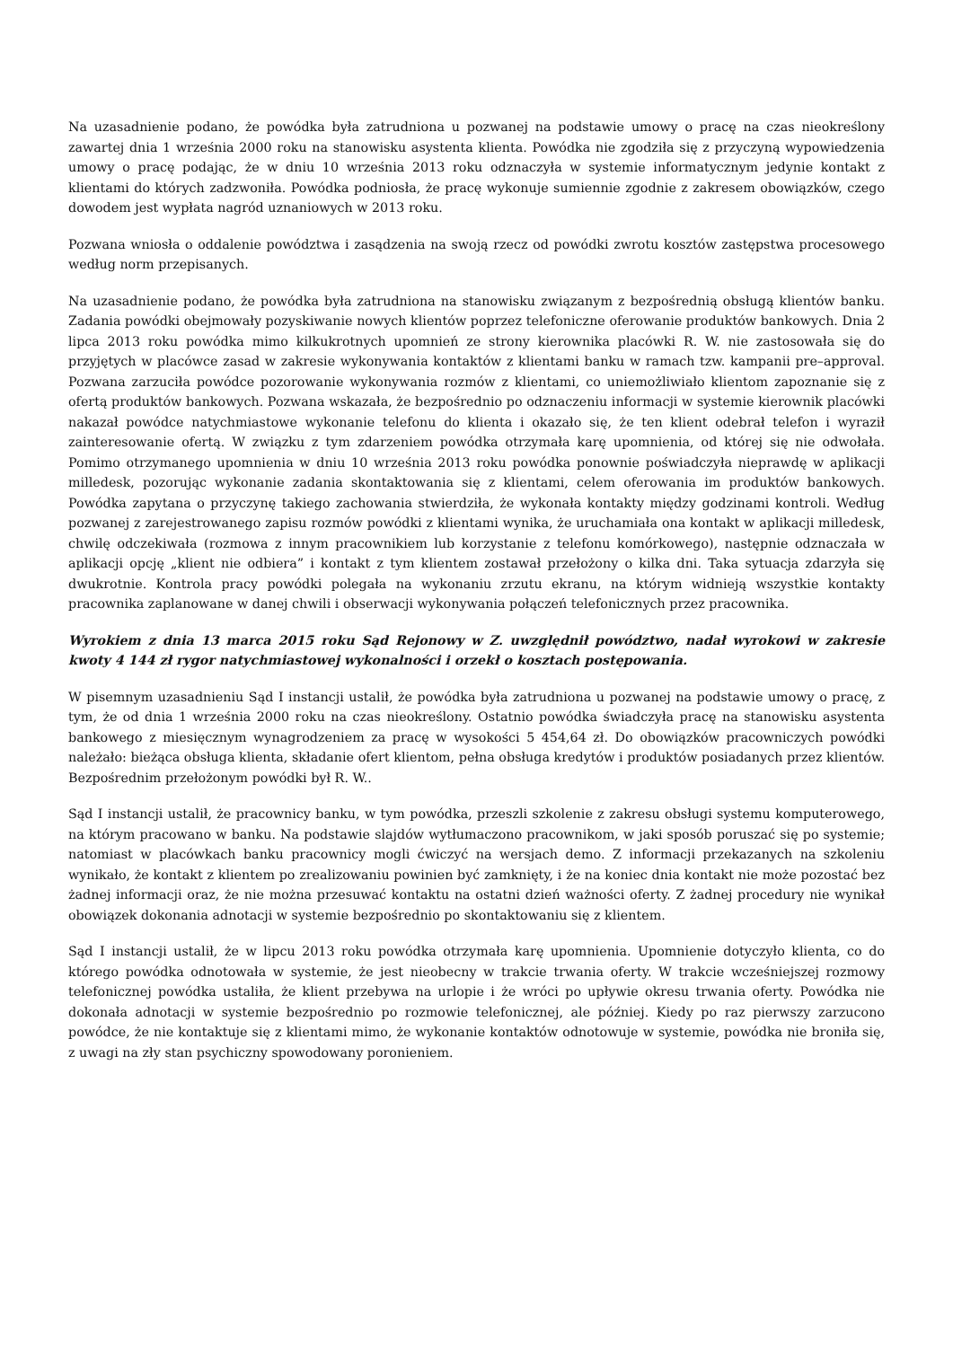Na uzasadnienie podano, że powódka była zatrudniona u pozwanej na podstawie umowy o pracę na czas nieokreślony zawartej dnia 1 września 2000 roku na stanowisku asystenta klienta. Powódka nie zgodziła się z przyczyną wypowiedzenia umowy o pracę podając, że w dniu 10 września 2013 roku odznaczyła w systemie informatycznym jedynie kontakt z klientami do których zadzwoniła. Powódka podniosła, że pracę wykonuje sumiennie zgodnie z zakresem obowiązków, czego dowodem jest wypłata nagród uznaniowych w 2013 roku.
Pozwana wniosła o oddalenie powództwa i zasądzenia na swoją rzecz od powódki zwrotu kosztów zastępstwa procesowego według norm przepisanych.
Na uzasadnienie podano, że powódka była zatrudniona na stanowisku związanym z bezpośrednią obsługą klientów banku. Zadania powódki obejmowały pozyskiwanie nowych klientów poprzez telefoniczne oferowanie produktów bankowych. Dnia 2 lipca 2013 roku powódka mimo kilkukrotnych upomnień ze strony kierownika placówki R. W. nie zastosowała się do przyjętych w placówce zasad w zakresie wykonywania kontaktów z klientami banku w ramach tzw. kampanii pre–approval. Pozwana zarzuciła powódce pozorowanie wykonywania rozmów z klientami, co uniemożliwiało klientom zapoznanie się z ofertą produktów bankowych. Pozwana wskazała, że bezpośrednio po odznaczeniu informacji w systemie kierownik placówki nakazał powódce natychmiastowe wykonanie telefonu do klienta i okazało się, że ten klient odebrał telefon i wyraził zainteresowanie ofertą. W związku z tym zdarzeniem powódka otrzymała karę upomnienia, od której się nie odwołała. Pomimo otrzymanego upomnienia w dniu 10 września 2013 roku powódka ponownie poświadczyła nieprawdę w aplikacji milledesk, pozorując wykonanie zadania skontaktowania się z klientami, celem oferowania im produktów bankowych. Powódka zapytana o przyczynę takiego zachowania stwierdziła, że wykonała kontakty między godzinami kontroli. Według pozwanej z zarejestrowanego zapisu rozmów powódki z klientami wynika, że uruchamiała ona kontakt w aplikacji milledesk, chwilę odczekiwała (rozmowa z innym pracownikiem lub korzystanie z telefonu komórkowego), następnie odznaczała w aplikacji opcję „klient nie odbiera” i kontakt z tym klientem zostawał przełożony o kilka dni. Taka sytuacja zdarzyła się dwukrotnie. Kontrola pracy powódki polegała na wykonaniu zrzutu ekranu, na którym widnieją wszystkie kontakty pracownika zaplanowane w danej chwili i obserwacji wykonywania połączeń telefonicznych przez pracownika.
Wyrokiem z dnia 13 marca 2015 roku Sąd Rejonowy w Z. uwzględnił powództwo, nadał wyrokowi w zakresie kwoty 4 144 zł rygor natychmiastowej wykonalności i orzekł o kosztach postępowania.
W pisemnym uzasadnieniu Sąd I instancji ustalił, że powódka była zatrudniona u pozwanej na podstawie umowy o pracę, z tym, że od dnia 1 września 2000 roku na czas nieokreślony. Ostatnio powódka świadczyła pracę na stanowisku asystenta bankowego z miesięcznym wynagrodzeniem za pracę w wysokości 5 454,64 zł. Do obowiązków pracowniczych powódki należało: bieżąca obsługa klienta, składanie ofert klientom, pełna obsługa kredytów i produktów posiadanych przez klientów. Bezpośrednim przełożonym powódki był R. W..
Sąd I instancji ustalił, że pracownicy banku, w tym powódka, przeszli szkolenie z zakresu obsługi systemu komputerowego, na którym pracowano w banku. Na podstawie slajdów wytłumaczono pracownikom, w jaki sposób poruszać się po systemie; natomiast w placówkach banku pracownicy mogli ćwiczyć na wersjach demo. Z informacji przekazanych na szkoleniu wynikało, że kontakt z klientem po zrealizowaniu powinien być zamknięty, i że na koniec dnia kontakt nie może pozostać bez żadnej informacji oraz, że nie można przesuwać kontaktu na ostatni dzień ważności oferty. Z żadnej procedury nie wynikał obowiązek dokonania adnotacji w systemie bezpośrednio po skontaktowaniu się z klientem.
Sąd I instancji ustalił, że w lipcu 2013 roku powódka otrzymała karę upomnienia. Upomnienie dotyczyło klienta, co do którego powódka odnotowała w systemie, że jest nieobecny w trakcie trwania oferty. W trakcie wcześniejszej rozmowy telefonicznej powódka ustaliła, że klient przebywa na urlopie i że wróci po upływie okresu trwania oferty. Powódka nie dokonała adnotacji w systemie bezpośrednio po rozmowie telefonicznej, ale później. Kiedy po raz pierwszy zarzucono powódce, że nie kontaktuje się z klientami mimo, że wykonanie kontaktów odnotowuje w systemie, powódka nie broniła się, z uwagi na zły stan psychiczny spowodowany poronieniem.